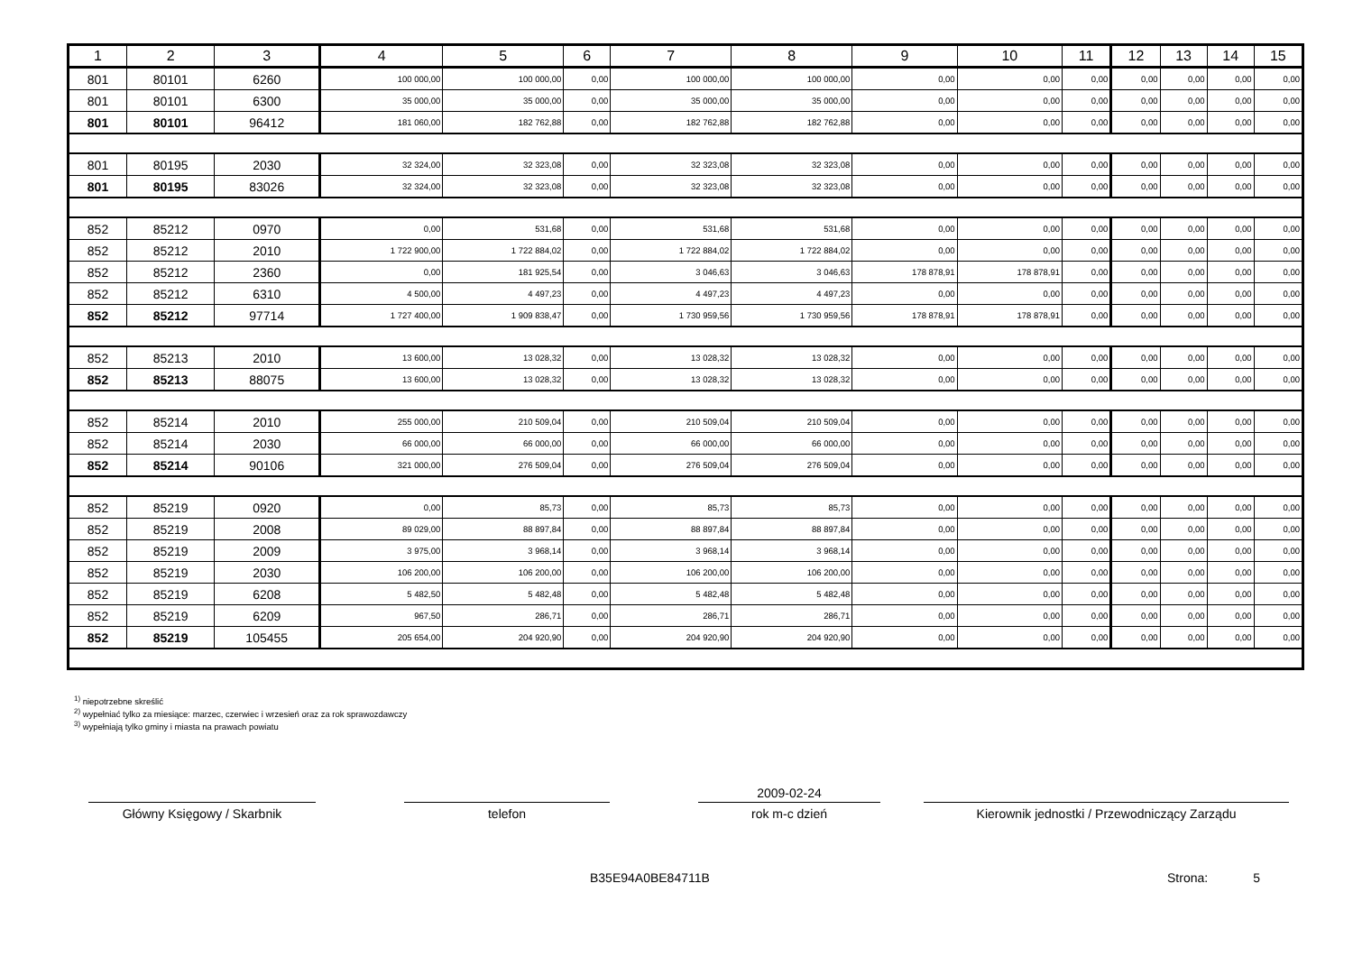| 1 | 2 | 3 | 4 | 5 | 6 | 7 | 8 | 9 | 10 | 11 | 12 | 13 | 14 | 15 |
| --- | --- | --- | --- | --- | --- | --- | --- | --- | --- | --- | --- | --- | --- | --- |
| 801 | 80101 | 6260 | 100 000,00 | 100 000,00 | 0,00 | 100 000,00 | 100 000,00 | 0,00 | 0,00 | 0,00 | 0,00 | 0,00 | 0,00 | 0,00 |
| 801 | 80101 | 6300 | 35 000,00 | 35 000,00 | 0,00 | 35 000,00 | 35 000,00 | 0,00 | 0,00 | 0,00 | 0,00 | 0,00 | 0,00 | 0,00 |
| 801 | 80101 | 96412 | 181 060,00 | 182 762,88 | 0,00 | 182 762,88 | 182 762,88 | 0,00 | 0,00 | 0,00 | 0,00 | 0,00 | 0,00 | 0,00 |
| 801 | 80195 | 2030 | 32 324,00 | 32 323,08 | 0,00 | 32 323,08 | 32 323,08 | 0,00 | 0,00 | 0,00 | 0,00 | 0,00 | 0,00 | 0,00 |
| 801 | 80195 | 83026 | 32 324,00 | 32 323,08 | 0,00 | 32 323,08 | 32 323,08 | 0,00 | 0,00 | 0,00 | 0,00 | 0,00 | 0,00 | 0,00 |
| 852 | 85212 | 0970 | 0,00 | 531,68 | 0,00 | 531,68 | 531,68 | 0,00 | 0,00 | 0,00 | 0,00 | 0,00 | 0,00 | 0,00 |
| 852 | 85212 | 2010 | 1 722 900,00 | 1 722 884,02 | 0,00 | 1 722 884,02 | 1 722 884,02 | 0,00 | 0,00 | 0,00 | 0,00 | 0,00 | 0,00 | 0,00 |
| 852 | 85212 | 2360 | 0,00 | 181 925,54 | 0,00 | 3 046,63 | 3 046,63 | 178 878,91 | 178 878,91 | 0,00 | 0,00 | 0,00 | 0,00 | 0,00 |
| 852 | 85212 | 6310 | 4 500,00 | 4 497,23 | 0,00 | 4 497,23 | 4 497,23 | 0,00 | 0,00 | 0,00 | 0,00 | 0,00 | 0,00 | 0,00 |
| 852 | 85212 | 97714 | 1 727 400,00 | 1 909 838,47 | 0,00 | 1 730 959,56 | 1 730 959,56 | 178 878,91 | 178 878,91 | 0,00 | 0,00 | 0,00 | 0,00 | 0,00 |
| 852 | 85213 | 2010 | 13 600,00 | 13 028,32 | 0,00 | 13 028,32 | 13 028,32 | 0,00 | 0,00 | 0,00 | 0,00 | 0,00 | 0,00 | 0,00 |
| 852 | 85213 | 88075 | 13 600,00 | 13 028,32 | 0,00 | 13 028,32 | 13 028,32 | 0,00 | 0,00 | 0,00 | 0,00 | 0,00 | 0,00 | 0,00 |
| 852 | 85214 | 2010 | 255 000,00 | 210 509,04 | 0,00 | 210 509,04 | 210 509,04 | 0,00 | 0,00 | 0,00 | 0,00 | 0,00 | 0,00 | 0,00 |
| 852 | 85214 | 2030 | 66 000,00 | 66 000,00 | 0,00 | 66 000,00 | 66 000,00 | 0,00 | 0,00 | 0,00 | 0,00 | 0,00 | 0,00 | 0,00 |
| 852 | 85214 | 90106 | 321 000,00 | 276 509,04 | 0,00 | 276 509,04 | 276 509,04 | 0,00 | 0,00 | 0,00 | 0,00 | 0,00 | 0,00 | 0,00 |
| 852 | 85219 | 0920 | 0,00 | 85,73 | 0,00 | 85,73 | 85,73 | 0,00 | 0,00 | 0,00 | 0,00 | 0,00 | 0,00 | 0,00 |
| 852 | 85219 | 2008 | 89 029,00 | 88 897,84 | 0,00 | 88 897,84 | 88 897,84 | 0,00 | 0,00 | 0,00 | 0,00 | 0,00 | 0,00 | 0,00 |
| 852 | 85219 | 2009 | 3 975,00 | 3 968,14 | 0,00 | 3 968,14 | 3 968,14 | 0,00 | 0,00 | 0,00 | 0,00 | 0,00 | 0,00 | 0,00 |
| 852 | 85219 | 2030 | 106 200,00 | 106 200,00 | 0,00 | 106 200,00 | 106 200,00 | 0,00 | 0,00 | 0,00 | 0,00 | 0,00 | 0,00 | 0,00 |
| 852 | 85219 | 6208 | 5 482,50 | 5 482,48 | 0,00 | 5 482,48 | 5 482,48 | 0,00 | 0,00 | 0,00 | 0,00 | 0,00 | 0,00 | 0,00 |
| 852 | 85219 | 6209 | 967,50 | 286,71 | 0,00 | 286,71 | 286,71 | 0,00 | 0,00 | 0,00 | 0,00 | 0,00 | 0,00 | 0,00 |
| 852 | 85219 | 105455 | 205 654,00 | 204 920,90 | 0,00 | 204 920,90 | 204 920,90 | 0,00 | 0,00 | 0,00 | 0,00 | 0,00 | 0,00 | 0,00 |
<sup>1)</sup> niepotrzebne skreślić
<sup>2)</sup> wypełniać tylko za miesiące: marzec, czerwiec i wrzesień oraz za rok sprawozdawczy
<sup>3)</sup> wypełniają tylko gminy i miasta na prawach powiatu
Główny Księgowy / Skarbnik telefon
2009-02-24
rok m-c dzień
Kierownik jednostki / Przewodniczący Zarządu
B35E94A0BE84711B Strona: 5